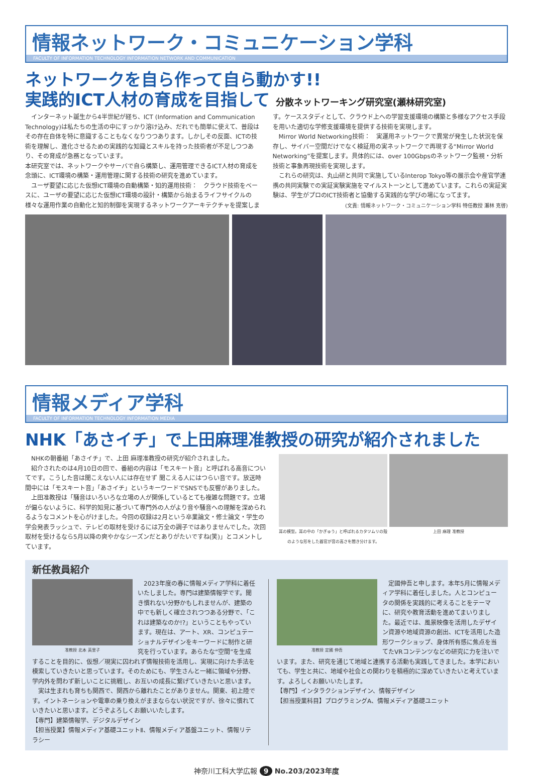情報ネットワーク・コミュニケーション学科
FACULTY OF INFORMATION TECHNOLOGY INFORMATION NETWORK AND COMMUNICATION
ネットワークを自ら作って自ら動かす!!
実践的ICT人材の育成を目指して 分散ネットワーキング研究室(瀬林研究室)
　インターネット誕生から4半世紀が経ち、ICT (Information and Communication Technology)は私たちの生活の中にすっかり溶け込み、だれでも簡単に使えて、普段はその存在自体を特に意識することもなくなりつつあります。しかしその反面、ICTの技術を理解し、進化させるための実践的な知識とスキルを持った技術者が不足しつつあり、その育成が急務となっています。
本研究室では、ネットワークやサーバで自ら構築し、運用管理できるICT人材の育成を念頭に、ICT環境の構築・運用管理に関する技術の研究を進めています。
　ユーザ要望に応じた仮想ICT環境の自動構築・知的運用技術：　クラウド技術をベースに、ユーザの要望に応じた仮想ICT環境の設計・構築から始まるライフサイクルの様々な運用作業の自動化と知的制御を実現するネットワークアーキテクチャを提案しま
す。ケーススタディとして、クラウド上への学習支援環境の構築と多様なアクセス手段を用いた適切な学修支援環境を提供する技術を実現します。
　Mirror World Networking技術：　実運用ネットワークで異常が発生した状況を保存し、サイバー空間だけでなく検証用の実ネットワークで再現する“Mirror World Networking”を提案します。具体的には、over 100Gbpsのネットワーク監視・分析技術と事象再現技術を実現します。
　これらの研究は、丸山研と共同で実施しているInterop Tokyo等の展示会や産官学連携の共同実験での実証実験実施をマイルストーンとして進めています。これらの実証実験は、学生がプロのICT技術者と協働する実践的な学びの場になってます。
(文責: 情報ネットワーク・コミュニケーション学科 特任教授 瀬林 克啓)
情報メディア学科
FACULTY OF INFORMATION TECHNOLOGY INFORMATION MEDIA
NHK「あさイチ」で上田麻理准教授の研究が紹介されました
　NHKの朝番組「あさイチ」で、上田 麻理准教授の研究が紹介されました。
　紹介されたのは4月10日の回で、番組の内容は「モスキート音」と呼ばれる高音についてです。こうした音は聞こえない人には存在せず 聞こえる人にはつらい音です。放送時間中には「モスキート音」「あさイチ」というキーワードでSNSでも反響がありました。
　上田准教授は「騒音はいろいろな立場の人が関係しているとても複雑な問題です。立場が偏らないように、科学的知見に基づいて専門外の人がより音や騒音への理解を深められるようなコメントを心がけました。今回の収録は2月という卒業論文・修士論文・学生の学会発表ラッシュで、テレビの取材を受けるには万全の調子ではありませんでした。次回取材を受けるなら5月以降の爽やかなシーズンだとありがたいですね(笑)」とコメントしています。
耳の模型。耳の中の「かぎゅう」と呼ばれるカタツムリの殻のような形をした器官が音の高さを聞き分けます。
上田 麻理 准教授
新任教員紹介
准教授 北本 英里子
　2023年度の春に情報メディア学科に着任いたしました。専門は建築情報学です。聞き慣れない分野かもしれませんが、建築の中でも新しく確立されつつある分野で、「これは建築なのか!?」ということもやっています。現在は、アート、XR、コンピュテーショナルデザインをキーワードに制作と研究を行っています。あらたな“空間”を生成することを目的に、仮想／現実に囚われず情報技術を活用し、実現に向けた手法を模索していきたいと思っています。そのためにも、学生さんと一緒に領域や分野、学内外を問わず新しいことに挑戦し、お互いの成長に繋げていきたいと思います。
　実は生まれも育ちも関西で、関西から離れたことがありません。関東、初上陸です。イントネーションや電車の乗り換えがままならない状況ですが、徐々に慣れていきたいと思います。どうぞよろしくお願いいたします。
【専門】建築情報学、デジタルデザイン
【担当授業】情報メディア基礎ユニットⅡ、情報メディア基盤ユニット、情報リテラシー
准教授 定國 伸吾
　定國伸吾と申します。本年5月に情報メディア学科に着任しました。人とコンピュータの関係を実践的に考えることをテーマに、研究や教育活動を進めてまいりました。最近では、風景映像を活用したデザイン資源や地域資源の創出、ICTを活用した造形ワークショップ、身体所有感に焦点を当てたVRコンテンツなどの研究に力を注いでいます。また、研究を通じて地域と連携する活動も実践してきました。本学においても、学生と共に、地域や社会との関わりを積極的に深めていきたいと考えています。よろしくお願いいたします。
【専門】インタラクションデザイン、情報デザイン
【担当授業科目】プログラミングA、情報メディア基礎ユニット
神奈川工科大学広報 9 No.203/2023年度